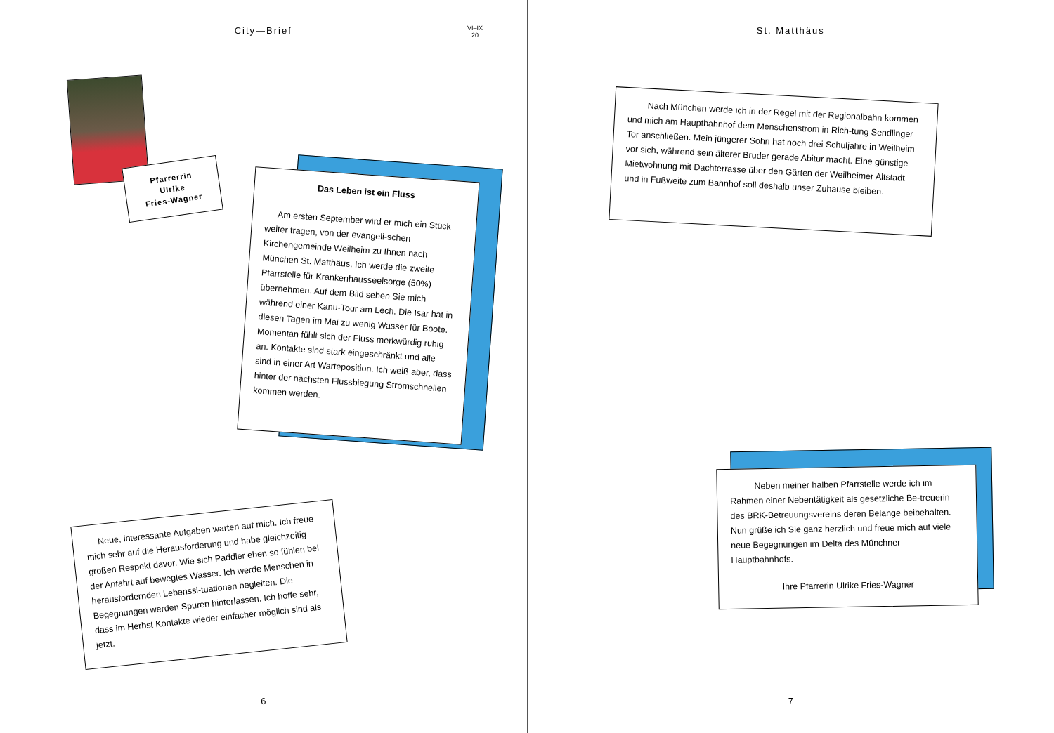City—Brief
VI–IX
20
Pfarrerrin
Ulrike
Fries-Wagner
Das Leben ist ein Fluss
Am ersten September wird er mich ein Stück weiter tragen, von der evangeli-schen Kirchengemeinde Weilheim zu Ihnen nach München St. Matthäus. Ich werde die zweite Pfarrstelle für Krankenhausseelsorge (50%) übernehmen. Auf dem Bild sehen Sie mich während einer Kanu-Tour am Lech. Die Isar hat in diesen Tagen im Mai zu wenig Wasser für Boote. Momentan fühlt sich der Fluss merkwürdig ruhig an. Kontakte sind stark eingeschränkt und alle sind in einer Art Warteposition. Ich weiß aber, dass hinter der nächsten Flussbiegung Stromschnellen kommen werden.
Neue, interessante Aufgaben warten auf mich. Ich freue mich sehr auf die Herausforderung und habe gleichzeitig großen Respekt davor. Wie sich Paddler eben so fühlen bei der Anfahrt auf bewegtes Wasser. Ich werde Menschen in herausfordernden Lebenssi-tuationen begleiten. Die Begegnungen werden Spuren hinterlassen. Ich hoffe sehr, dass im Herbst Kontakte wieder einfacher möglich sind als jetzt.
6
St. Matthäus
Nach München werde ich in der Regel mit der Regionalbahn kommen und mich am Hauptbahnhof dem Menschenstrom in Rich-tung Sendlinger Tor anschließen. Mein jüngerer Sohn hat noch drei Schuljahre in Weilheim vor sich, während sein älterer Bruder gerade Abitur macht. Eine günstige Mietwohnung mit Dachterrasse über den Gärten der Weilheimer Altstadt und in Fußweite zum Bahnhof soll deshalb unser Zuhause bleiben.
Neben meiner halben Pfarrstelle werde ich im Rahmen einer Nebentätigkeit als gesetzliche Be-treuerin des BRK-Betreuungsvereins deren Belange beibehalten. Nun grüße ich Sie ganz herzlich und freue mich auf viele neue Begegnungen im Delta des Münchner Hauptbahnhofs.
Ihre Pfarrerin Ulrike Fries-Wagner
7